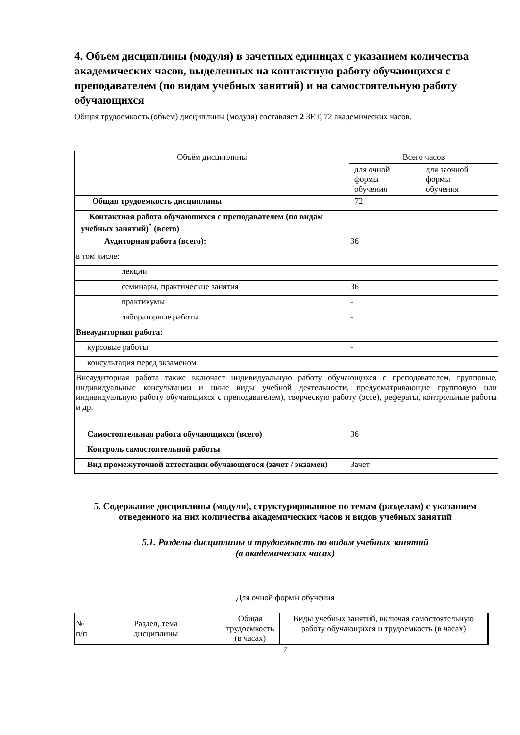4. Объем дисциплины (модуля) в зачетных единицах с указанием количества академических часов, выделенных на контактную работу обучающихся с преподавателем (по видам учебных занятий) и на самостоятельную работу обучающихся
Общая трудоемкость (объем) дисциплины (модуля) составляет 2 ЗЕТ, 72 академических часов.
| Объём дисциплины | Всего часов | |
| --- | --- | --- |
| | для очной формы обучения | для заочной формы обучения |
| Общая трудоемкость дисциплины | 72 | |
| Контактная работа обучающихся с преподавателем (по видам учебных занятий)<sup>*</sup> (всего) | | |
| Аудиторная работа (всего): | 36 | |
| в том числе: | | |
| лекции | | |
| семинары, практические занятия | 36 | |
| практикумы | - | |
| лабораторные работы | - | |
| Внеаудиторная работа: | | |
| курсовые работы | - | |
| консультация перед экзаменом | | |
| Внеаудиторная работа также включает индивидуальную работу обучающихся с преподавателем, групповые, индивидуальные консультации и иные виды учебной деятельности, предусматривающие групповую или индивидуальную работу обучающихся с преподавателем), творческую работу (эссе), рефераты, контрольные работы и др. | | |
| Самостоятельная работа обучающихся (всего) | 36 | |
| Контроль самостоятельной работы | | |
| Вид промежуточной аттестации обучающегося (зачет / экзамен) | Зачет | |
5. Содержание дисциплины (модуля), структурированное по темам (разделам) с указанием отведенного на них количества академических часов и видов учебных занятий
5.1. Разделы дисциплины и трудоемкость по видам учебных занятий
(в академических часах)
Для очной формы обучения
| № п/п | Раздел, тема дисциплины | Общая трудоемкость (в часах) | Виды учебных занятий, включая самостоятельную работу обучающихся и трудоемкость (в часах) |
7